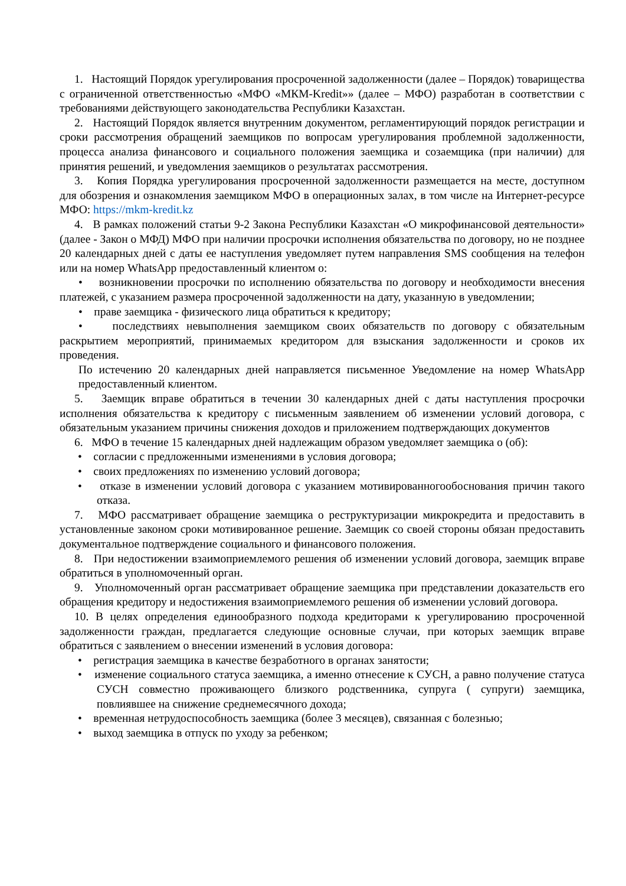1. Настоящий Порядок урегулирования просроченной задолженности (далее – Порядок) товарищества с ограниченной ответственностью «МФО «МКМ-Kredit»» (далее – МФО) разработан в соответствии с требованиями действующего законодательства Республики Казахстан.
2. Настоящий Порядок является внутренним документом, регламентирующий порядок регистрации и сроки рассмотрения обращений заемщиков по вопросам урегулирования проблемной задолженности, процесса анализа финансового и социального положения заемщика и созаемщика (при наличии) для принятия решений, и уведомления заемщиков о результатах рассмотрения.
3. Копия Порядка урегулирования просроченной задолженности размещается на месте, доступном для обозрения и ознакомления заемщиком МФО в операционных залах, в том числе на Интернет-ресурсе МФО: https://mkm-kredit.kz
4. В рамках положений статьи 9-2 Закона Республики Казахстан «О микрофинансовой деятельности» (далее - Закон о МФД) МФО при наличии просрочки исполнения обязательства по договору, но не позднее 20 календарных дней с даты ее наступления уведомляет путем направления SMS сообщения на телефон или на номер WhatsApp предоставленный клиентом о:
• возникновении просрочки по исполнению обязательства по договору и необходимости внесения платежей, с указанием размера просроченной задолженности на дату, указанную в уведомлении;
• праве заемщика - физического лица обратиться к кредитору;
• последствиях невыполнения заемщиком своих обязательств по договору с обязательным раскрытием мероприятий, принимаемых кредитором для взыскания задолженности и сроков их проведения.
По истечению 20 календарных дней направляется письменное Уведомление на номер WhatsApp предоставленный клиентом.
5. Заемщик вправе обратиться в течении 30 календарных дней с даты наступления просрочки исполнения обязательства к кредитору с письменным заявлением об изменении условий договора, с обязательным указанием причины снижения доходов и приложением подтверждающих документов
6. МФО в течение 15 календарных дней надлежащим образом уведомляет заемщика о (об):
• согласии с предложенными изменениями в условия договора;
• своих предложениях по изменению условий договора;
• отказе в изменении условий договора с указанием мотивированногообоснования причин такого отказа.
7. МФО рассматривает обращение заемщика о реструктуризации микрокредита и предоставить в установленные законом сроки мотивированное решение. Заемщик со своей стороны обязан предоставить документальное подтверждение социального и финансового положения.
8. При недостижении взаимоприемлемого решения об изменении условий договора, заемщик вправе обратиться в уполномоченный орган.
9. Уполномоченный орган рассматривает обращение заемщика при представлении доказательств его обращения кредитору и недостижения взаимоприемлемого решения об изменении условий договора.
10. В целях определения единообразного подхода кредиторами к урегулированию просроченной задолженности граждан, предлагается следующие основные случаи, при которых заемщик вправе обратиться с заявлением о внесении изменений в условия договора:
• регистрация заемщика в качестве безработного в органах занятости;
• изменение социального статуса заемщика, а именно отнесение к СУСН, а равно получение статуса СУСН совместно проживающего близкого родственника, супруга ( супруги) заемщика, повлиявшее на снижение среднемесячного дохода;
• временная нетрудоспособность заемщика (более 3 месяцев), связанная с болезнью;
• выход заемщика в отпуск по уходу за ребенком;